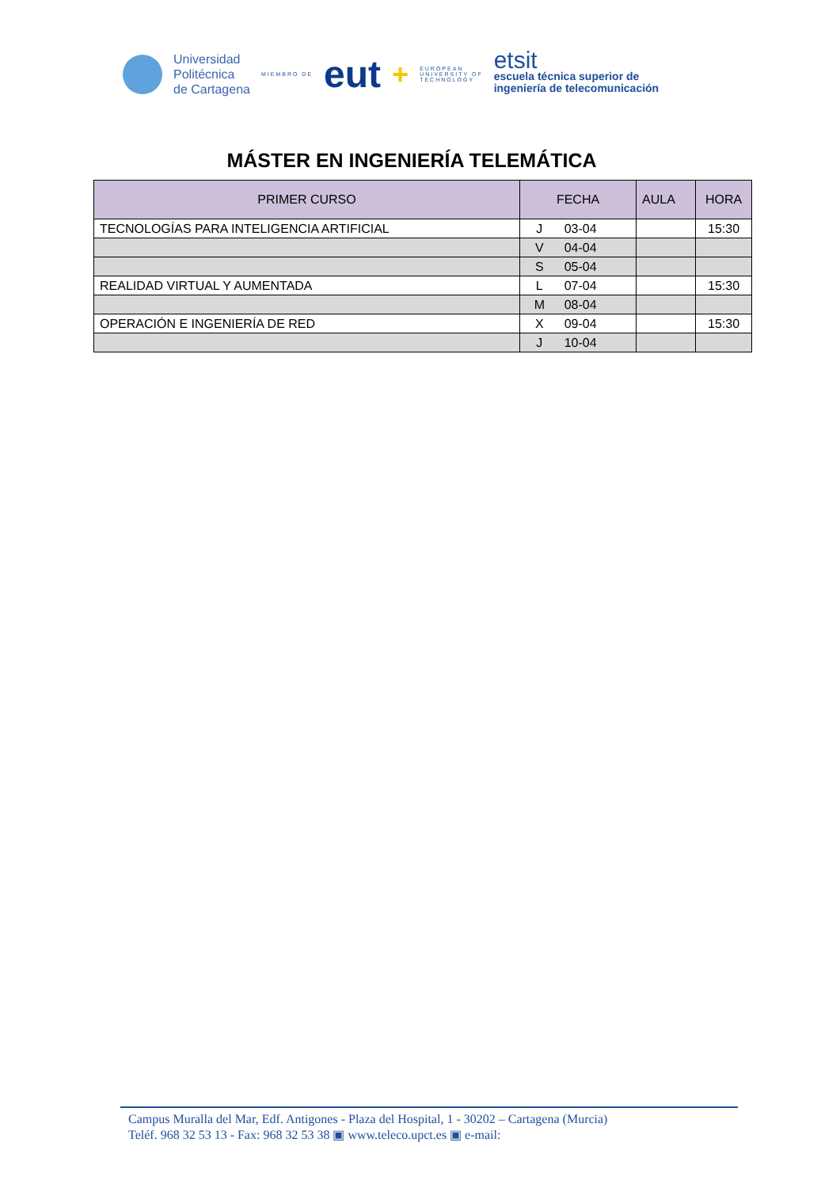Universidad
Politécnica
de Cartagena
MIEMBRO DE eut +
EUROPEAN
UNIVERSITY OF
TECHNOLOGY
etsit
escuela técnica superior de
ingeniería de telecomunicación
MÁSTER EN INGENIERÍA TELEMÁTICA
| PRIMER CURSO | FECHA | | AULA | HORA |
| --- | --- | --- | --- | --- |
| TECNOLOGÍAS PARA INTELIGENCIA ARTIFICIAL | J | 03-04 | | 15:30 |
| | V | 04-04 | | |
| | S | 05-04 | | |
| REALIDAD VIRTUAL Y AUMENTADA | L | 07-04 | | 15:30 |
| | M | 08-04 | | |
| OPERACIÓN E INGENIERÍA DE RED | X | 09-04 | | 15:30 |
| | J | 10-04 | | |
Campus Muralla del Mar, Edf. Antigones - Plaza del Hospital, 1 - 30202 – Cartagena (Murcia)
Teléf. 968 32 53 13 - Fax: 968 32 53 38 ▣ www.teleco.upct.es ▣ e-mail: